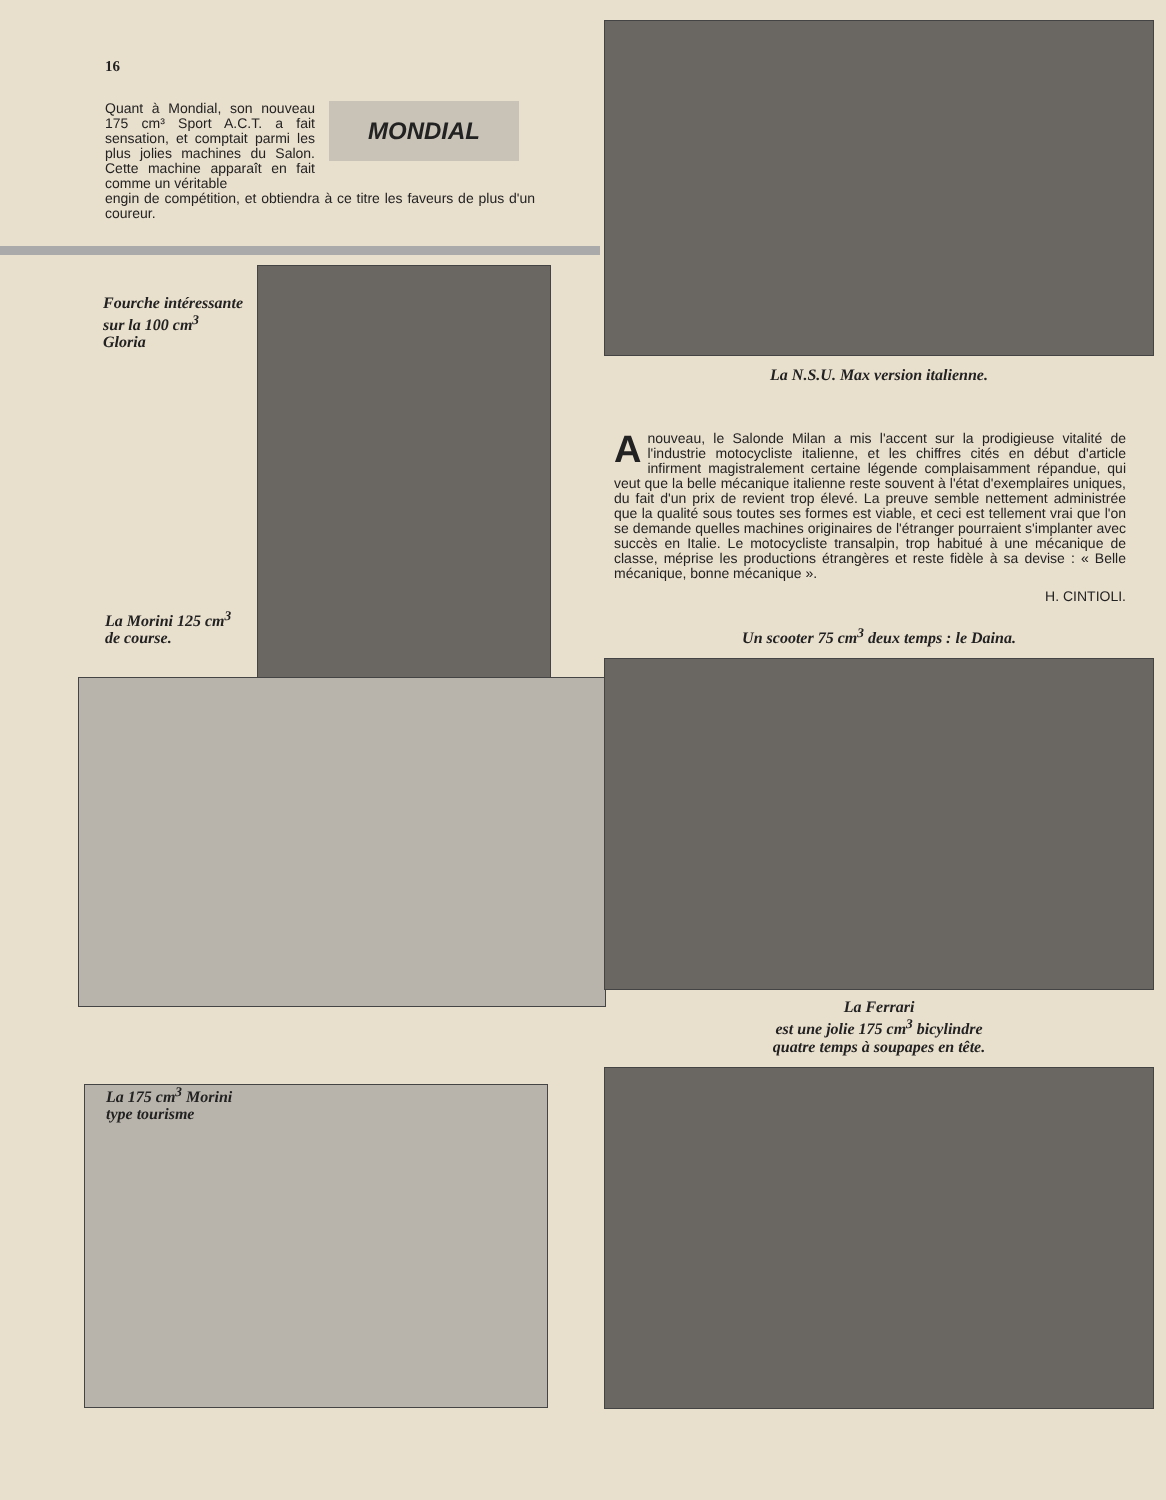16
Quant à Mondial, son nouveau 175 cm³ Sport A.C.T. a fait sensation, et comptait parmi les plus jolies machines du Salon. Cette machine apparaît en fait comme un véritable
MONDIAL
engin de compétition, et obtiendra à ce titre les faveurs de plus d'un coureur.
Fourche intéressante sur la 100 cm<sup>3</sup> Gloria
La Morini 125 cm<sup>3</sup> de course.
La 175 cm<sup>3</sup> Morini type tourisme
La N.S.U. Max version italienne.
Anouveau, le Salonde Milan a mis l'accent sur la prodigieuse vitalité de l'industrie motocycliste italienne, et les chiffres cités en début d'article infirment magistralement certaine légende complaisamment répandue, qui veut que la belle mécanique italienne reste souvent à l'état d'exemplaires uniques, du fait d'un prix de revient trop élevé. La preuve semble nettement administrée que la qualité sous toutes ses formes est viable, et ceci est tellement vrai que l'on se demande quelles machines originaires de l'étranger pourraient s'implanter avec succès en Italie. Le motocycliste transalpin, trop habitué à une mécanique de classe, méprise les productions étrangères et reste fidèle à sa devise : « Belle mécanique, bonne mécanique ».
H. CINTIOLI.
Un scooter 75 cm<sup>3</sup> deux temps : le Daina.
La Ferrari
est une jolie 175 cm<sup>3</sup> bicylindre
quatre temps à soupapes en tête.